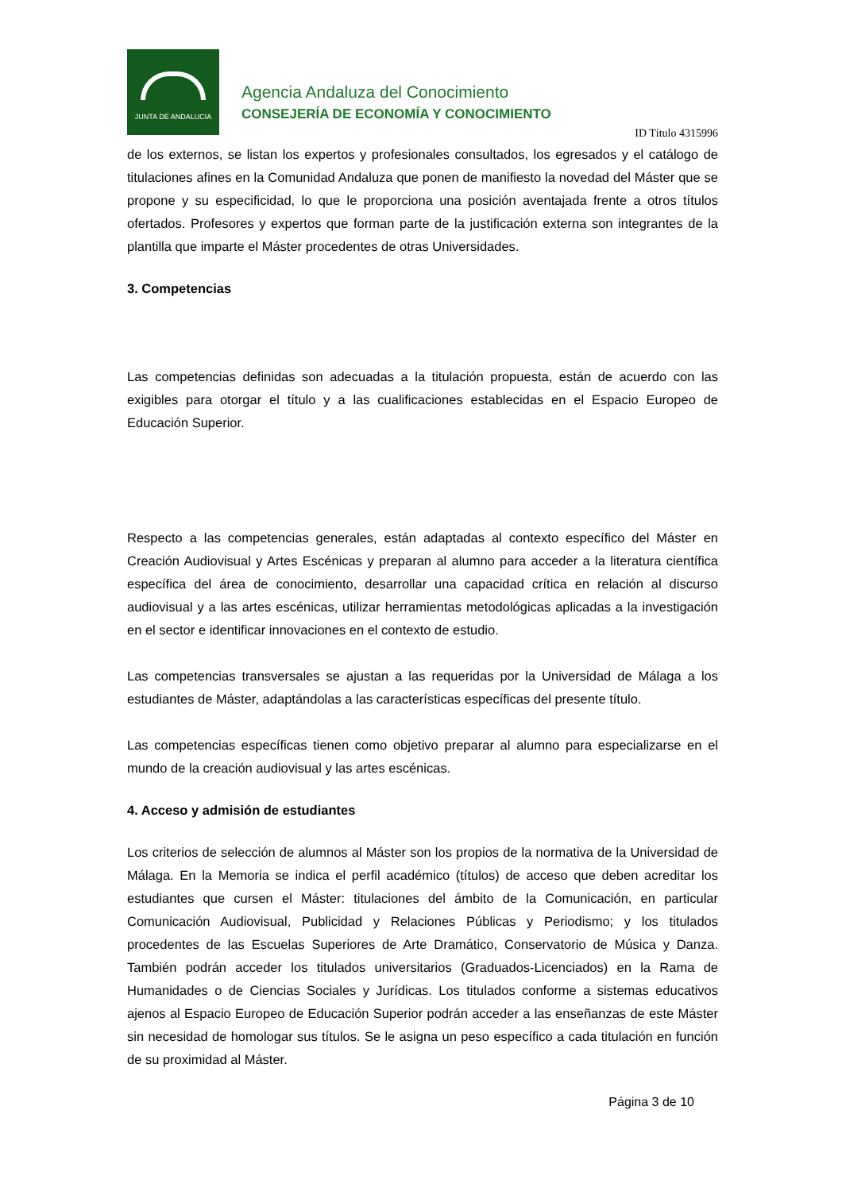JUNTA DE ANDALUCIA
Agencia Andaluza del Conocimiento
CONSEJERÍA DE ECONOMÍA Y CONOCIMIENTO
ID Título 4315996
de los externos, se listan los expertos y profesionales consultados, los egresados y el catálogo de titulaciones afines en la Comunidad Andaluza que ponen de manifiesto la novedad del Máster que se propone y su especificidad, lo que le proporciona una posición aventajada frente a otros títulos ofertados. Profesores y expertos que forman parte de la justificación externa son integrantes de la plantilla que imparte el Máster procedentes de otras Universidades.
3. Competencias
Las competencias definidas son adecuadas a la titulación propuesta, están de acuerdo con las exigibles para otorgar el título y a las cualificaciones establecidas en el Espacio Europeo de Educación Superior.
Respecto a las competencias generales, están adaptadas al contexto específico del Máster en Creación Audiovisual y Artes Escénicas y preparan al alumno para acceder a la literatura científica específica del área de conocimiento, desarrollar una capacidad crítica en relación al discurso audiovisual y a las artes escénicas, utilizar herramientas metodológicas aplicadas a la investigación en el sector e identificar innovaciones en el contexto de estudio.
Las competencias transversales se ajustan a las requeridas por la Universidad de Málaga a los estudiantes de Máster, adaptándolas a las características específicas del presente título.
Las competencias específicas tienen como objetivo preparar al alumno para especializarse en el mundo de la creación audiovisual y las artes escénicas.
4. Acceso y admisión de estudiantes
Los criterios de selección de alumnos al Máster son los propios de la normativa de la Universidad de Málaga. En la Memoria se indica el perfil académico (títulos) de acceso que deben acreditar los estudiantes que cursen el Máster: titulaciones del ámbito de la Comunicación, en particular Comunicación Audiovisual, Publicidad y Relaciones Públicas y Periodismo; y los titulados procedentes de las Escuelas Superiores de Arte Dramático, Conservatorio de Música y Danza. También podrán acceder los titulados universitarios (Graduados-Licenciados) en la Rama de Humanidades o de Ciencias Sociales y Jurídicas. Los titulados conforme a sistemas educativos ajenos al Espacio Europeo de Educación Superior podrán acceder a las enseñanzas de este Máster sin necesidad de homologar sus títulos. Se le asigna un peso específico a cada titulación en función de su proximidad al Máster.
Página 3 de 10